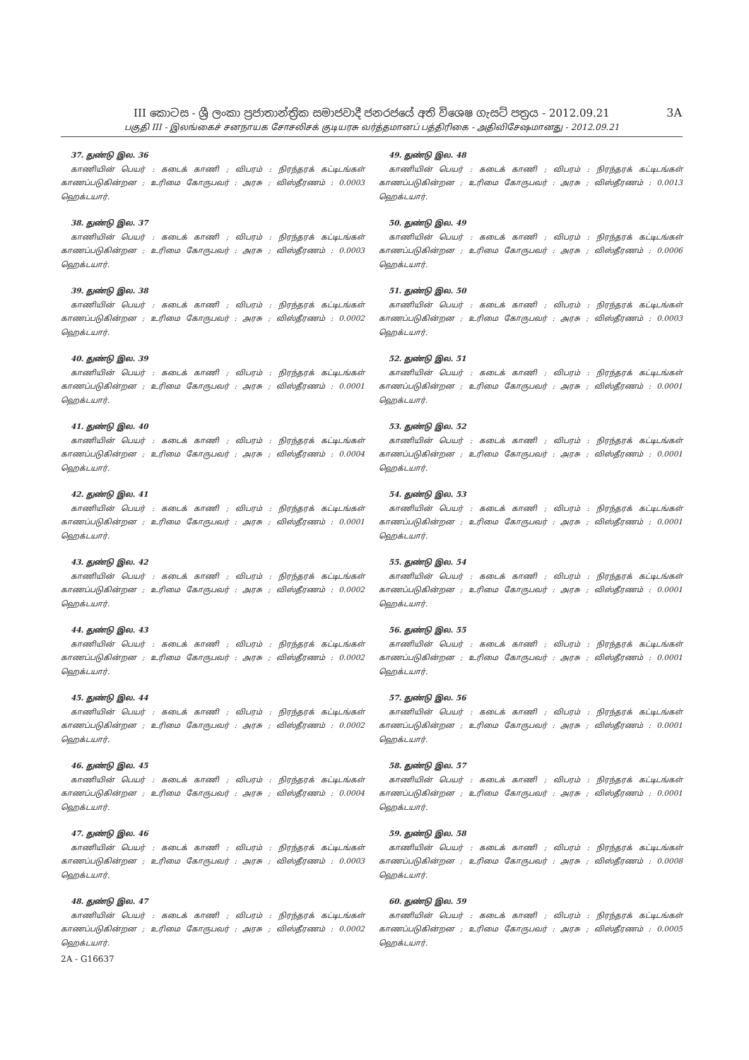III කොටස - ශ්‍රී ලංකා ප්‍රජාතාන්ත්‍රික සමාජවාදී ජනරජයේ අති විශෙෂ ගැසට් පත්‍රය - 2012.09.21
பகுதி III - இலங்கைச் சனநாயக சோசலிசக் குடியரசு வர்த்தமானப் பத்திரிகை - அதிவிசேஷமானது - 2012.09.21
3A
37. துண்டு இல. 36
காணியின் பெயர் : கடைக் காணி ; விபரம் : நிரந்தரக் கட்டிடங்கள் காணப்படுகின்றன ; உரிமை கோருபவர் : அரசு ; விஸ்தீரணம் : 0.0003 ஹெக்டயார்.
38. துண்டு இல. 37
காணியின் பெயர் : கடைக் காணி ; விபரம் : நிரந்தரக் கட்டிடங்கள் காணப்படுகின்றன ; உரிமை கோருபவர் : அரசு ; விஸ்தீரணம் : 0.0003 ஹெக்டயார்.
39. துண்டு இல. 38
காணியின் பெயர் : கடைக் காணி ; விபரம் : நிரந்தரக் கட்டிடங்கள் காணப்படுகின்றன ; உரிமை கோருபவர் : அரசு ; விஸ்தீரணம் : 0.0002 ஹெக்டயார்.
40. துண்டு இல. 39
காணியின் பெயர் : கடைக் காணி ; விபரம் : நிரந்தரக் கட்டிடங்கள் காணப்படுகின்றன ; உரிமை கோருபவர் : அரசு ; விஸ்தீரணம் : 0.0001 ஹெக்டயார்.
41. துண்டு இல. 40
காணியின் பெயர் : கடைக் காணி ; விபரம் : நிரந்தரக் கட்டிடங்கள் காணப்படுகின்றன ; உரிமை கோருபவர் : அரசு ; விஸ்தீரணம் : 0.0004 ஹெக்டயார்.
42. துண்டு இல. 41
காணியின் பெயர் : கடைக் காணி ; விபரம் : நிரந்தரக் கட்டிடங்கள் காணப்படுகின்றன ; உரிமை கோருபவர் : அரசு ; விஸ்தீரணம் : 0.0001 ஹெக்டயார்.
43. துண்டு இல. 42
காணியின் பெயர் : கடைக் காணி ; விபரம் : நிரந்தரக் கட்டிடங்கள் காணப்படுகின்றன ; உரிமை கோருபவர் : அரசு ; விஸ்தீரணம் : 0.0002 ஹெக்டயார்.
44. துண்டு இல. 43
காணியின் பெயர் : கடைக் காணி ; விபரம் : நிரந்தரக் கட்டிடங்கள் காணப்படுகின்றன ; உரிமை கோருபவர் : அரசு ; விஸ்தீரணம் : 0.0002 ஹெக்டயார்.
45. துண்டு இல. 44
காணியின் பெயர் : கடைக் காணி ; விபரம் : நிரந்தரக் கட்டிடங்கள் காணப்படுகின்றன ; உரிமை கோருபவர் : அரசு ; விஸ்தீரணம் : 0.0002 ஹெக்டயார்.
46. துண்டு இல. 45
காணியின் பெயர் : கடைக் காணி ; விபரம் : நிரந்தரக் கட்டிடங்கள் காணப்படுகின்றன ; உரிமை கோருபவர் : அரசு ; விஸ்தீரணம் : 0.0004 ஹெக்டயார்.
47. துண்டு இல. 46
காணியின் பெயர் : கடைக் காணி ; விபரம் : நிரந்தரக் கட்டிடங்கள் காணப்படுகின்றன ; உரிமை கோருபவர் : அரசு ; விஸ்தீரணம் : 0.0003 ஹெக்டயார்.
48. துண்டு இல. 47
காணியின் பெயர் : கடைக் காணி ; விபரம் : நிரந்தரக் கட்டிடங்கள் காணப்படுகின்றன ; உரிமை கோருபவர் : அரசு ; விஸ்தீரணம் : 0.0002 ஹெக்டயார்.
2A - G16637
49. துண்டு இல. 48
காணியின் பெயர் : கடைக் காணி ; விபரம் : நிரந்தரக் கட்டிடங்கள் காணப்படுகின்றன ; உரிமை கோருபவர் : அரசு ; விஸ்தீரணம் : 0.0013 ஹெக்டயார்.
50. துண்டு இல. 49
காணியின் பெயர் : கடைக் காணி ; விபரம் : நிரந்தரக் கட்டிடங்கள் காணப்படுகின்றன ; உரிமை கோருபவர் : அரசு ; விஸ்தீரணம் : 0.0006 ஹெக்டயார்.
51. துண்டு இல. 50
காணியின் பெயர் : கடைக் காணி ; விபரம் : நிரந்தரக் கட்டிடங்கள் காணப்படுகின்றன ; உரிமை கோருபவர் : அரசு ; விஸ்தீரணம் : 0.0003 ஹெக்டயார்.
52. துண்டு இல. 51
காணியின் பெயர் : கடைக் காணி ; விபரம் : நிரந்தரக் கட்டிடங்கள் காணப்படுகின்றன ; உரிமை கோருபவர் : அரசு ; விஸ்தீரணம் : 0.0001 ஹெக்டயார்.
53. துண்டு இல. 52
காணியின் பெயர் : கடைக் காணி ; விபரம் : நிரந்தரக் கட்டிடங்கள் காணப்படுகின்றன ; உரிமை கோருபவர் : அரசு ; விஸ்தீரணம் : 0.0001 ஹெக்டயார்.
54. துண்டு இல. 53
காணியின் பெயர் : கடைக் காணி ; விபரம் : நிரந்தரக் கட்டிடங்கள் காணப்படுகின்றன ; உரிமை கோருபவர் : அரசு ; விஸ்தீரணம் : 0.0001 ஹெக்டயார்.
55. துண்டு இல. 54
காணியின் பெயர் : கடைக் காணி ; விபரம் : நிரந்தரக் கட்டிடங்கள் காணப்படுகின்றன ; உரிமை கோருபவர் : அரசு ; விஸ்தீரணம் : 0.0001 ஹெக்டயார்.
56. துண்டு இல. 55
காணியின் பெயர் : கடைக் காணி ; விபரம் : நிரந்தரக் கட்டிடங்கள் காணப்படுகின்றன ; உரிமை கோருபவர் : அரசு ; விஸ்தீரணம் : 0.0001 ஹெக்டயார்.
57. துண்டு இல. 56
காணியின் பெயர் : கடைக் காணி ; விபரம் : நிரந்தரக் கட்டிடங்கள் காணப்படுகின்றன ; உரிமை கோருபவர் : அரசு ; விஸ்தீரணம் : 0.0001 ஹெக்டயார்.
58. துண்டு இல. 57
காணியின் பெயர் : கடைக் காணி ; விபரம் : நிரந்தரக் கட்டிடங்கள் காணப்படுகின்றன ; உரிமை கோருபவர் : அரசு ; விஸ்தீரணம் : 0.0001 ஹெக்டயார்.
59. துண்டு இல. 58
காணியின் பெயர் : கடைக் காணி ; விபரம் : நிரந்தரக் கட்டிடங்கள் காணப்படுகின்றன ; உரிமை கோருபவர் : அரசு ; விஸ்தீரணம் : 0.0008 ஹெக்டயார்.
60. துண்டு இல. 59
காணியின் பெயர் : கடைக் காணி ; விபரம் : நிரந்தரக் கட்டிடங்கள் காணப்படுகின்றன ; உரிமை கோருபவர் : அரசு ; விஸ்தீரணம் : 0.0005 ஹெக்டயார்.